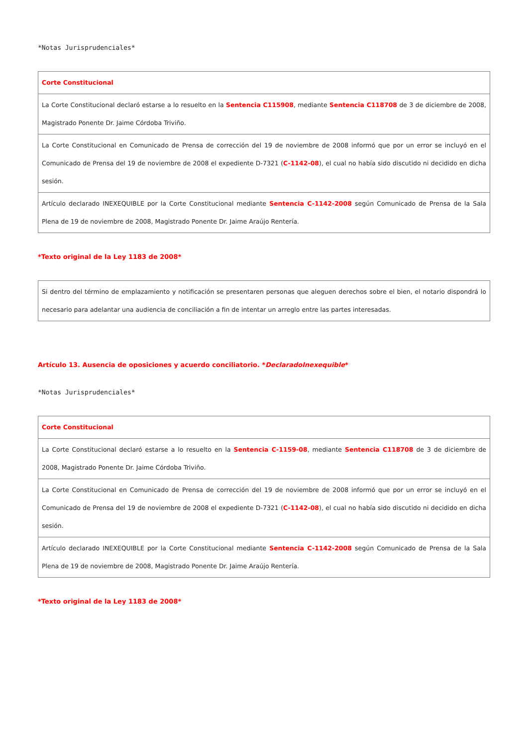*Notas Jurisprudenciales*
| Corte Constitucional |
| La Corte Constitucional declaró estarse a lo resuelto en la Sentencia C115908 , mediante Sentencia C118708 de 3 de diciembre de 2008, Magistrado Ponente Dr. Jaime Córdoba Triviño. |
| La Corte Constitucional en Comunicado de Prensa de corrección del 19 de noviembre de 2008 informó que por un error se incluyó en el Comunicado de Prensa del 19 de noviembre de 2008 el expediente D-7321 ( C-1142-08 ), el cual no había sido discutido ni decidido en dicha sesión. |
| Artículo declarado INEXEQUIBLE por la Corte Constitucional mediante Sentencia C-1142-2008 según Comunicado de Prensa de la Sala Plena de 19 de noviembre de 2008, Magistrado Ponente Dr. Jaime Araújo Rentería. |
*Texto original de la Ley 1183 de 2008*
| Si dentro del término de emplazamiento y notificación se presentaren personas que aleguen derechos sobre el bien, el notario dispondrá lo necesario para adelantar una audiencia de conciliación a fin de intentar un arreglo entre las partes interesadas. |
Artículo 13. Ausencia de oposiciones y acuerdo conciliatorio. *DeclaradoInexequible*
*Notas Jurisprudenciales*
| Corte Constitucional |
| La Corte Constitucional declaró estarse a lo resuelto en la Sentencia C-1159-08 , mediante Sentencia C118708 de 3 de diciembre de 2008, Magistrado Ponente Dr. Jaime Córdoba Triviño. |
| La Corte Constitucional en Comunicado de Prensa de corrección del 19 de noviembre de 2008 informó que por un error se incluyó en el Comunicado de Prensa del 19 de noviembre de 2008 el expediente D-7321 ( C-1142-08 ), el cual no había sido discutido ni decidido en dicha sesión. |
| Artículo declarado INEXEQUIBLE por la Corte Constitucional mediante Sentencia C-1142-2008 según Comunicado de Prensa de la Sala Plena de 19 de noviembre de 2008, Magistrado Ponente Dr. Jaime Araújo Rentería. |
*Texto original de la Ley 1183 de 2008*